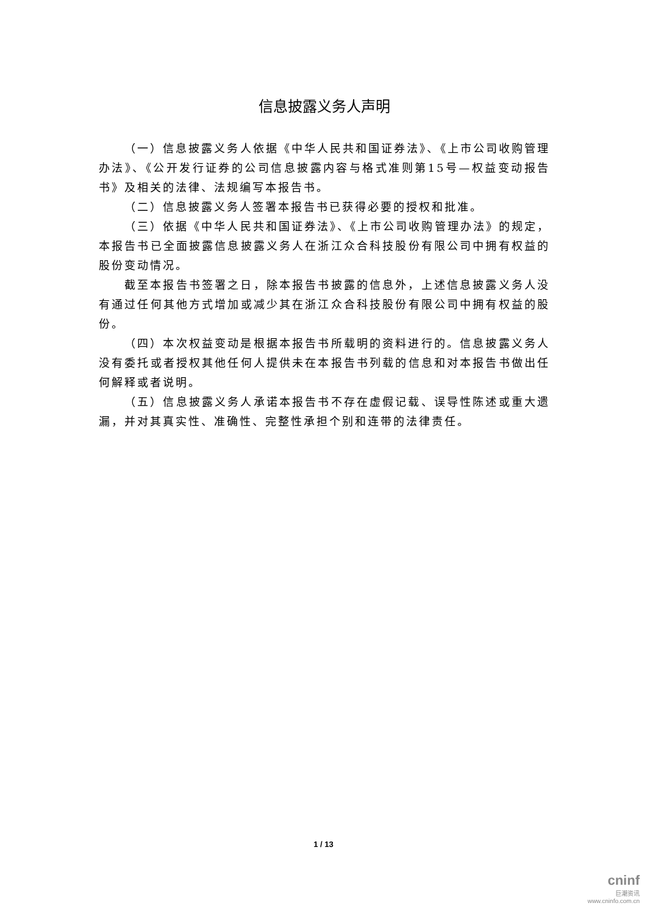信息披露义务人声明
（一）信息披露义务人依据《中华人民共和国证券法》、《上市公司收购管理办法》、《公开发行证券的公司信息披露内容与格式准则第15号—权益变动报告书》及相关的法律、法规编写本报告书。
（二）信息披露义务人签署本报告书已获得必要的授权和批准。
（三）依据《中华人民共和国证券法》、《上市公司收购管理办法》的规定，本报告书已全面披露信息披露义务人在浙江众合科技股份有限公司中拥有权益的股份变动情况。
截至本报告书签署之日，除本报告书披露的信息外，上述信息披露义务人没有通过任何其他方式增加或减少其在浙江众合科技股份有限公司中拥有权益的股份。
（四）本次权益变动是根据本报告书所载明的资料进行的。信息披露义务人没有委托或者授权其他任何人提供未在本报告书列载的信息和对本报告书做出任何解释或者说明。
（五）信息披露义务人承诺本报告书不存在虚假记载、误导性陈述或重大遗漏，并对其真实性、准确性、完整性承担个别和连带的法律责任。
1 / 13
cninf
巨潮资讯
www.cninfo.com.cn